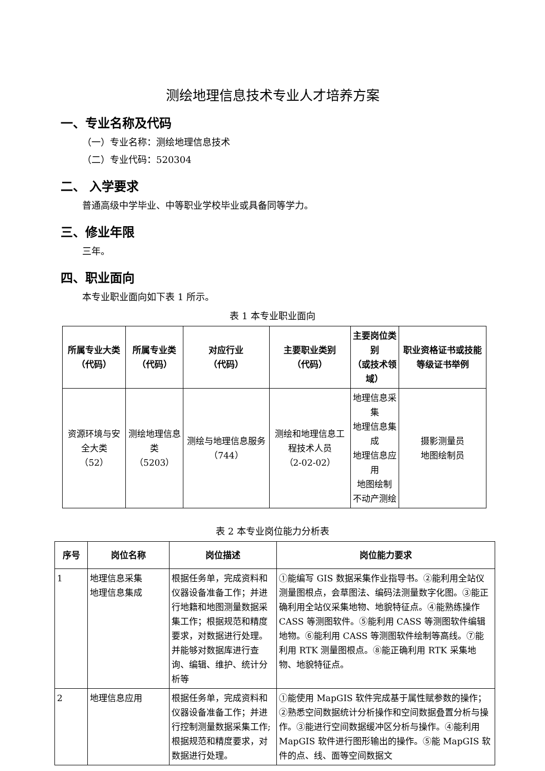测绘地理信息技术专业人才培养方案
一、专业名称及代码
（一）专业名称：测绘地理信息技术
（二）专业代码：520304
二、 入学要求
普通高级中学毕业、中等职业学校毕业或具备同等学力。
三、修业年限
三年。
四、职业面向
本专业职业面向如下表 1 所示。
表 1 本专业职业面向
| 所属专业大类 （代码） | 所属专业类 （代码） | 对应行业 （代码） | 主要职业类别 （代码） | 主要岗位类别 （或技术领域） | 职业资格证书或技能等级证书举例 |
| --- | --- | --- | --- | --- | --- |
| 资源环境与安全大类 （52） | 测绘地理信息类 （5203） | 测绘与地理信息服务（744） | 测绘和地理信息工程技术人员 （2-02-02） | 地理信息采集 地理信息集成 地理信息应用 地图绘制 不动产测绘 | 摄影测量员 地图绘制员 |
表 2 本专业岗位能力分析表
| 序号 | 岗位名称 | 岗位描述 | 岗位能力要求 |
| --- | --- | --- | --- |
| 1 | 地理信息采集 地理信息集成 | 根据任务单，完成资料和仪器设备准备工作；并进行地籍和地图测量数据采集工作；根据规范和精度要求，对数据进行处理。并能够对数据库进行查询、编辑、维护、统计分析等 | ①能编写 GIS 数据采集作业指导书。②能利用全站仪测量图根点，会草图法、编码法测量数字化图。③能正确利用全站仪采集地物、地貌特征点。④能熟练操作 CASS 等测图软件。⑤能利用 CASS 等测图软件编辑地物。⑥能利用 CASS 等测图软件绘制等高线。⑦能利用 RTK 测量图根点。⑧能正确利用 RTK 采集地物、地貌特征点。 |
| 2 | 地理信息应用 | 根据任务单，完成资料和仪器设备准备工作；并进行控制测量数据采集工作;根据规范和精度要求，对数据进行处理。 | ①能使用 MapGIS 软件完成基于属性赋参数的操作；②熟悉空间数据统计分析操作和空间数据叠置分析与操作。③能进行空间数据缓冲区分析与操作。④能利用 MapGIS 软件进行图形输出的操作。⑤能 MapGIS 软件的点、线、面等空间数据文 |